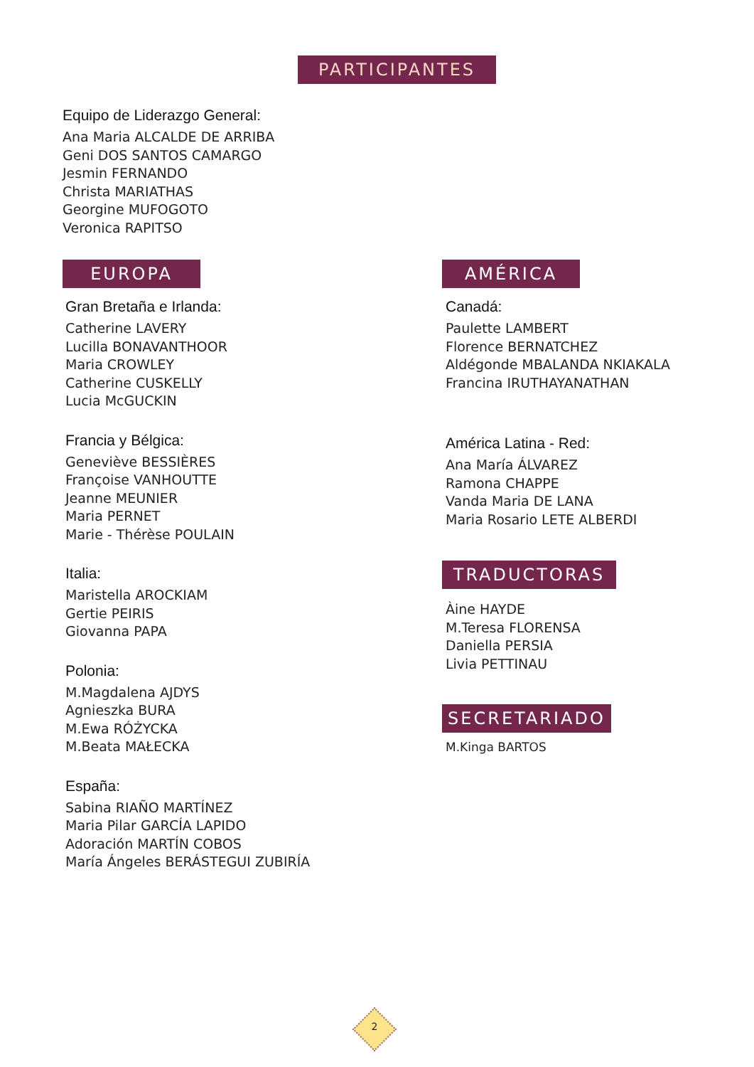PARTICIPANTES
Equipo de Liderazgo General:
Ana Maria ALCALDE DE ARRIBA
Geni DOS SANTOS CAMARGO
Jesmin FERNANDO
Christa MARIATHAS
Georgine MUFOGOTO
Veronica RAPITSO
EUROPA
Gran Bretaña e Irlanda:
Catherine LAVERY
Lucilla BONAVANTHOOR
Maria CROWLEY
Catherine CUSKELLY
Lucia McGUCKIN
Francia y Bélgica:
Geneviève BESSIÈRES
Françoise VANHOUTTE
Jeanne MEUNIER
Maria PERNET
Marie - Thérèse POULAIN
Italia:
Maristella AROCKIAM
Gertie PEIRIS
Giovanna PAPA
Polonia:
M.Magdalena AJDYS
Agnieszka BURA
M.Ewa RÓŻYCKA
M.Beata MAŁECKA
España:
Sabina RIAÑO MARTÍNEZ
Maria Pilar GARCÍA LAPIDO
Adoración MARTÍN COBOS
María Ángeles BERÁSTEGUI ZUBIRÍA
AMÉRICA
Canadá:
Paulette LAMBERT
Florence BERNATCHEZ
Aldégonde MBALANDA NKIAKALA
Francina IRUTHAYANATHAN
América Latina - Red:
Ana María ÁLVAREZ
Ramona CHAPPE
Vanda Maria DE LANA
Maria Rosario LETE ALBERDI
TRADUCTORAS
Àine HAYDE
M.Teresa FLORENSA
Daniella PERSIA
Livia PETTINAU
SECRETARIADO
M.Kinga BARTOS
2